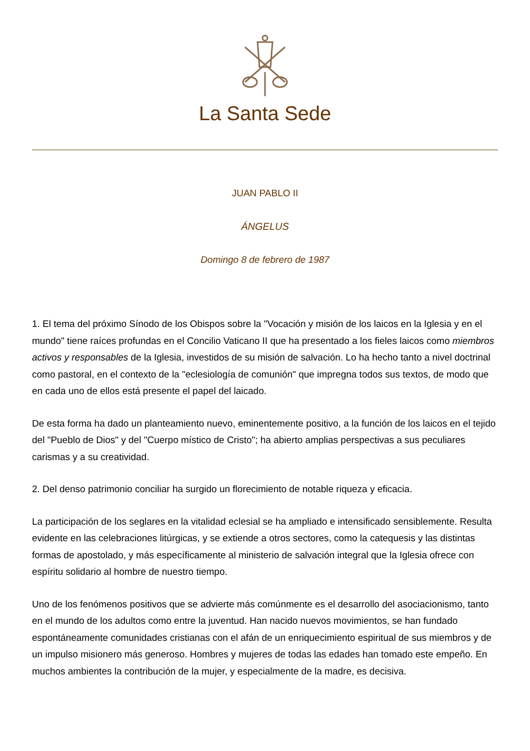La Santa Sede
JUAN PABLO II
ÁNGELUS
Domingo 8 de febrero de 1987
1. El tema del próximo Sínodo de los Obispos sobre la "Vocación y misión de los laicos en la Iglesia y en el mundo" tiene raíces profundas en el Concilio Vaticano II que ha presentado a los fieles laicos como miembros activos y responsables de la Iglesia, investidos de su misión de salvación. Lo ha hecho tanto a nivel doctrinal como pastoral, en el contexto de la "eclesiología de comunión" que impregna todos sus textos, de modo que en cada uno de ellos está presente el papel del laicado.
De esta forma ha dado un planteamiento nuevo, eminentemente positivo, a la función de los laicos en el tejido del "Pueblo de Dios" y del "Cuerpo místico de Cristo"; ha abierto amplias perspectivas a sus peculiares carismas y a su creatividad.
2. Del denso patrimonio conciliar ha surgido un florecimiento de notable riqueza y eficacia.
La participación de los seglares en la vitalidad eclesial se ha ampliado e intensificado sensiblemente. Resulta evidente en las celebraciones litúrgicas, y se extiende a otros sectores, como la catequesis y las distintas formas de apostolado, y más específicamente al ministerio de salvación integral que la Iglesia ofrece con espíritu solidario al hombre de nuestro tiempo.
Uno de los fenómenos positivos que se advierte más comúnmente es el desarrollo del asociacionismo, tanto en el mundo de los adultos como entre la juventud. Han nacido nuevos movimientos, se han fundado espontáneamente comunidades cristianas con el afán de un enriquecimiento espiritual de sus miembros y de un impulso misionero más generoso. Hombres y mujeres de todas las edades han tomado este empeño. En muchos ambientes la contribución de la mujer, y especialmente de la madre, es decisiva.